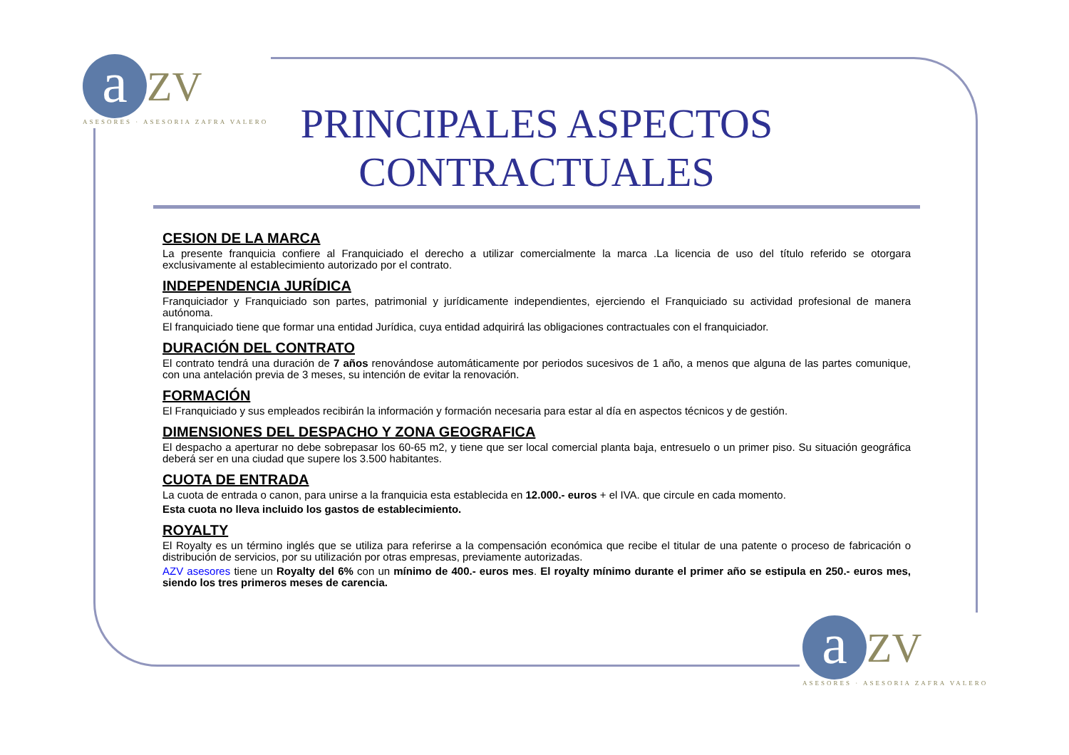a ZV
ASESORES · ASESORIA ZAFRA VALERO
PRINCIPALES ASPECTOS CONTRACTUALES
CESION DE LA MARCA
La presente franquicia confiere al Franquiciado el derecho a utilizar comercialmente la marca .La licencia de uso del título referido se otorgara exclusivamente al establecimiento autorizado por el contrato.
INDEPENDENCIA JURÍDICA
Franquiciador y Franquiciado son partes, patrimonial y jurídicamente independientes, ejerciendo el Franquiciado su actividad profesional de manera autónoma.
El franquiciado tiene que formar una entidad Jurídica, cuya entidad adquirirá las obligaciones contractuales con el franquiciador.
DURACIÓN DEL CONTRATO
El contrato tendrá una duración de 7 años renovándose automáticamente por periodos sucesivos de 1 año, a menos que alguna de las partes comunique, con una antelación previa de 3 meses, su intención de evitar la renovación.
FORMACIÓN
El Franquiciado y sus empleados recibirán la información y formación necesaria para estar al día en aspectos técnicos y de gestión.
DIMENSIONES DEL DESPACHO Y ZONA GEOGRAFICA
El despacho a aperturar no debe sobrepasar los 60-65 m2, y tiene que ser local comercial planta baja, entresuelo o un primer piso. Su situación geográfica deberá ser en una ciudad que supere los 3.500 habitantes.
CUOTA DE ENTRADA
La cuota de entrada o canon, para unirse a la franquicia esta establecida en 12.000.- euros + el IVA. que circule en cada momento.
Esta cuota no lleva incluido los gastos de establecimiento.
ROYALTY
El Royalty es un término inglés que se utiliza para referirse a la compensación económica que recibe el titular de una patente o proceso de fabricación o distribución de servicios, por su utilización por otras empresas, previamente autorizadas.
AZV asesores tiene un Royalty del 6% con un mínimo de 400.- euros mes. El royalty mínimo durante el primer año se estipula en 250.- euros mes, siendo los tres primeros meses de carencia.
a ZV
ASESORES · ASESORIA ZAFRA VALERO